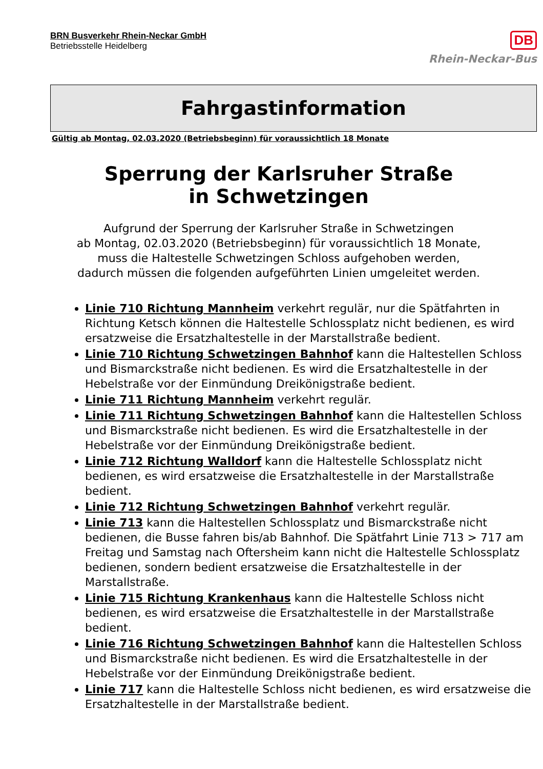BRN Busverkehr Rhein-Neckar GmbH
Betriebsstelle Heidelberg
DB
Rhein-Neckar-Bus
Fahrgastinformation
Gültig ab Montag, 02.03.2020 (Betriebsbeginn) für voraussichtlich 18 Monate
Sperrung der Karlsruher Straße
in Schwetzingen
Aufgrund der Sperrung der Karlsruher Straße in Schwetzingen
ab Montag, 02.03.2020 (Betriebsbeginn) für voraussichtlich 18 Monate,
muss die Haltestelle Schwetzingen Schloss aufgehoben werden,
dadurch müssen die folgenden aufgeführten Linien umgeleitet werden.
Linie 710 Richtung Mannheim verkehrt regulär, nur die Spätfahrten in Richtung Ketsch können die Haltestelle Schlossplatz nicht bedienen, es wird ersatzweise die Ersatzhaltestelle in der Marstallstraße bedient.
Linie 710 Richtung Schwetzingen Bahnhof kann die Haltestellen Schloss und Bismarckstraße nicht bedienen. Es wird die Ersatzhaltestelle in der Hebelstraße vor der Einmündung Dreikönigstraße bedient.
Linie 711 Richtung Mannheim verkehrt regulär.
Linie 711 Richtung Schwetzingen Bahnhof kann die Haltestellen Schloss und Bismarckstraße nicht bedienen. Es wird die Ersatzhaltestelle in der Hebelstraße vor der Einmündung Dreikönigstraße bedient.
Linie 712 Richtung Walldorf kann die Haltestelle Schlossplatz nicht bedienen, es wird ersatzweise die Ersatzhaltestelle in der Marstallstraße bedient.
Linie 712 Richtung Schwetzingen Bahnhof verkehrt regulär.
Linie 713 kann die Haltestellen Schlossplatz und Bismarckstraße nicht bedienen, die Busse fahren bis/ab Bahnhof. Die Spätfahrt Linie 713 > 717 am Freitag und Samstag nach Oftersheim kann nicht die Haltestelle Schlossplatz bedienen, sondern bedient ersatzweise die Ersatzhaltestelle in der Marstallstraße.
Linie 715 Richtung Krankenhaus kann die Haltestelle Schloss nicht bedienen, es wird ersatzweise die Ersatzhaltestelle in der Marstallstraße bedient.
Linie 716 Richtung Schwetzingen Bahnhof kann die Haltestellen Schloss und Bismarckstraße nicht bedienen. Es wird die Ersatzhaltestelle in der Hebelstraße vor der Einmündung Dreikönigstraße bedient.
Linie 717 kann die Haltestelle Schloss nicht bedienen, es wird ersatzweise die Ersatzhaltestelle in der Marstallstraße bedient.